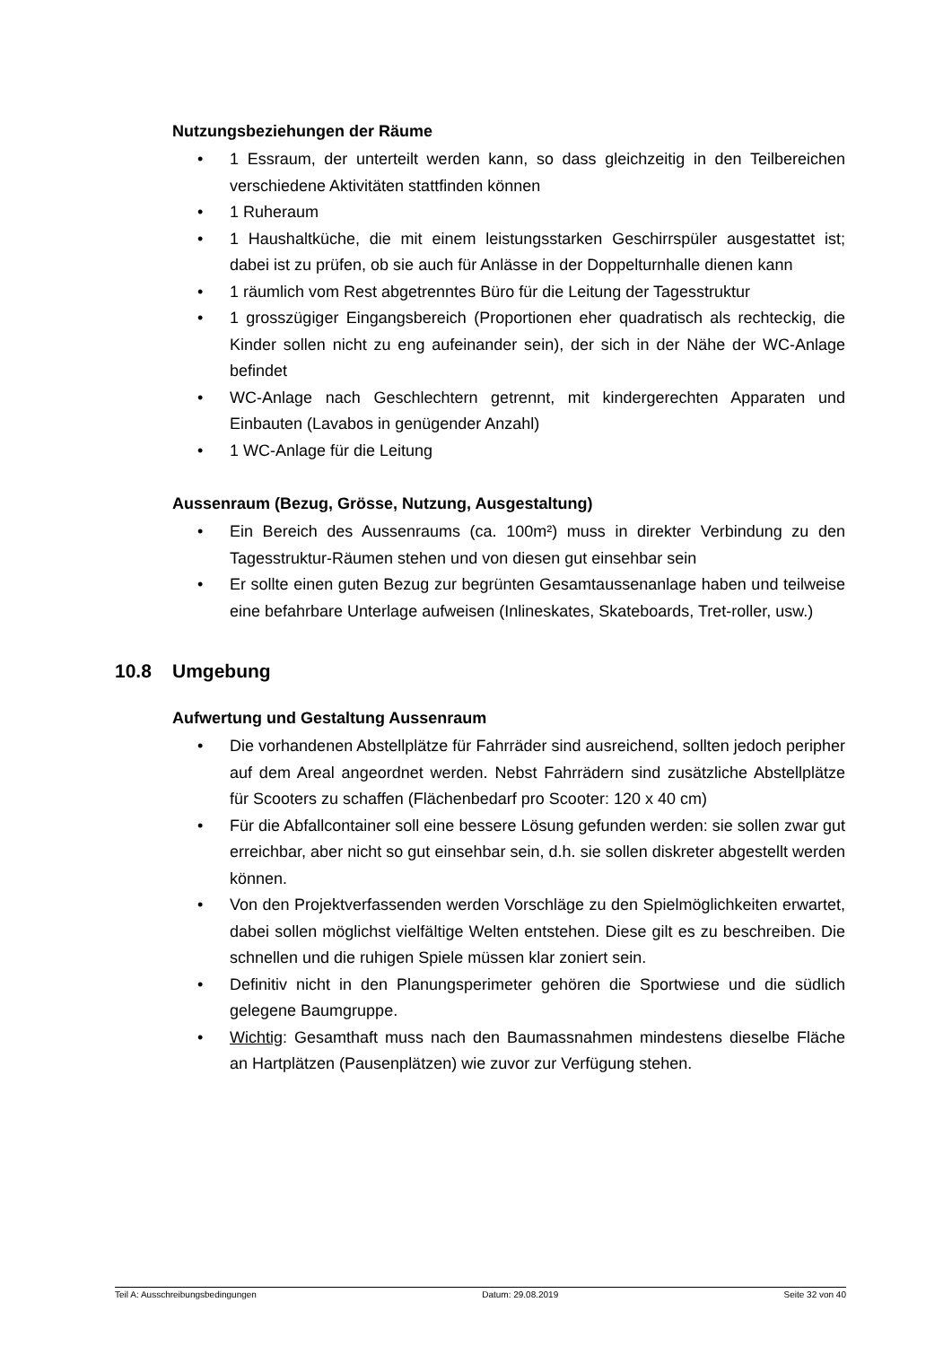Nutzungsbeziehungen der Räume
• 1 Essraum, der unterteilt werden kann, so dass gleichzeitig in den Teilbereichen verschiedene Aktivitäten stattfinden können
• 1 Ruheraum
• 1 Haushaltküche, die mit einem leistungsstarken Geschirrspüler ausgestattet ist; dabei ist zu prüfen, ob sie auch für Anlässe in der Doppelturnhalle dienen kann
• 1 räumlich vom Rest abgetrenntes Büro für die Leitung der Tagesstruktur
• 1 grosszügiger Eingangsbereich (Proportionen eher quadratisch als rechteckig, die Kinder sollen nicht zu eng aufeinander sein), der sich in der Nähe der WC-Anlage befindet
• WC-Anlage nach Geschlechtern getrennt, mit kindergerechten Apparaten und Einbauten (Lavabos in genügender Anzahl)
• 1 WC-Anlage für die Leitung
Aussenraum (Bezug, Grösse, Nutzung, Ausgestaltung)
• Ein Bereich des Aussenraums (ca. 100m²) muss in direkter Verbindung zu den Tagesstruktur-Räumen stehen und von diesen gut einsehbar sein
• Er sollte einen guten Bezug zur begrünten Gesamtaussenanlage haben und teilweise eine befahrbare Unterlage aufweisen (Inlineskates, Skateboards, Tret-roller, usw.)
10.8 Umgebung
Aufwertung und Gestaltung Aussenraum
• Die vorhandenen Abstellplätze für Fahrräder sind ausreichend, sollten jedoch peripher auf dem Areal angeordnet werden. Nebst Fahrrädern sind zusätzliche Abstellplätze für Scooters zu schaffen (Flächenbedarf pro Scooter: 120 x 40 cm)
• Für die Abfallcontainer soll eine bessere Lösung gefunden werden: sie sollen zwar gut erreichbar, aber nicht so gut einsehbar sein, d.h. sie sollen diskreter abgestellt werden können.
• Von den Projektverfassenden werden Vorschläge zu den Spielmöglichkeiten erwartet, dabei sollen möglichst vielfältige Welten entstehen. Diese gilt es zu beschreiben. Die schnellen und die ruhigen Spiele müssen klar zoniert sein.
• Definitiv nicht in den Planungsperimeter gehören die Sportwiese und die südlich gelegene Baumgruppe.
• Wichtig: Gesamthaft muss nach den Baumassnahmen mindestens dieselbe Fläche an Hartplätzen (Pausenplätzen) wie zuvor zur Verfügung stehen.
Teil A: Ausschreibungsbedingungen Datum: 29.08.2019 Seite 32 von 40